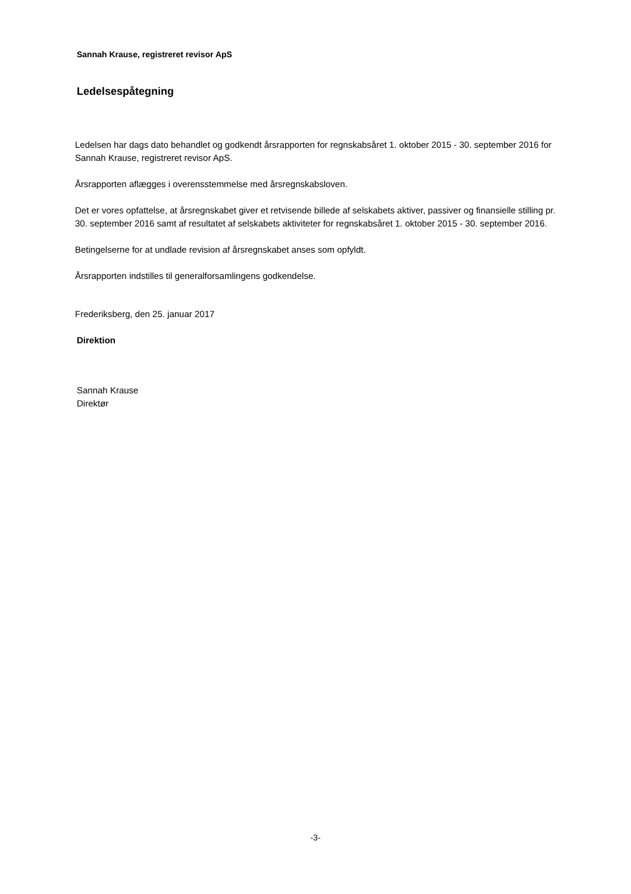Sannah Krause, registreret revisor ApS
Ledelsespåtegning
Ledelsen har dags dato behandlet og godkendt årsrapporten for regnskabsåret 1. oktober 2015 - 30. september 2016 for Sannah Krause, registreret revisor ApS.
Årsrapporten aflægges i overensstemmelse med årsregnskabsloven.
Det er vores opfattelse, at årsregnskabet giver et retvisende billede af selskabets aktiver, passiver og finansielle stilling pr. 30. september 2016 samt af resultatet af selskabets aktiviteter for regnskabsåret 1. oktober 2015 - 30. september 2016.
Betingelserne for at undlade revision af årsregnskabet anses som opfyldt.
Årsrapporten indstilles til generalforsamlingens godkendelse.
Frederiksberg, den 25. januar 2017
Direktion
Sannah Krause
Direktør
-3-